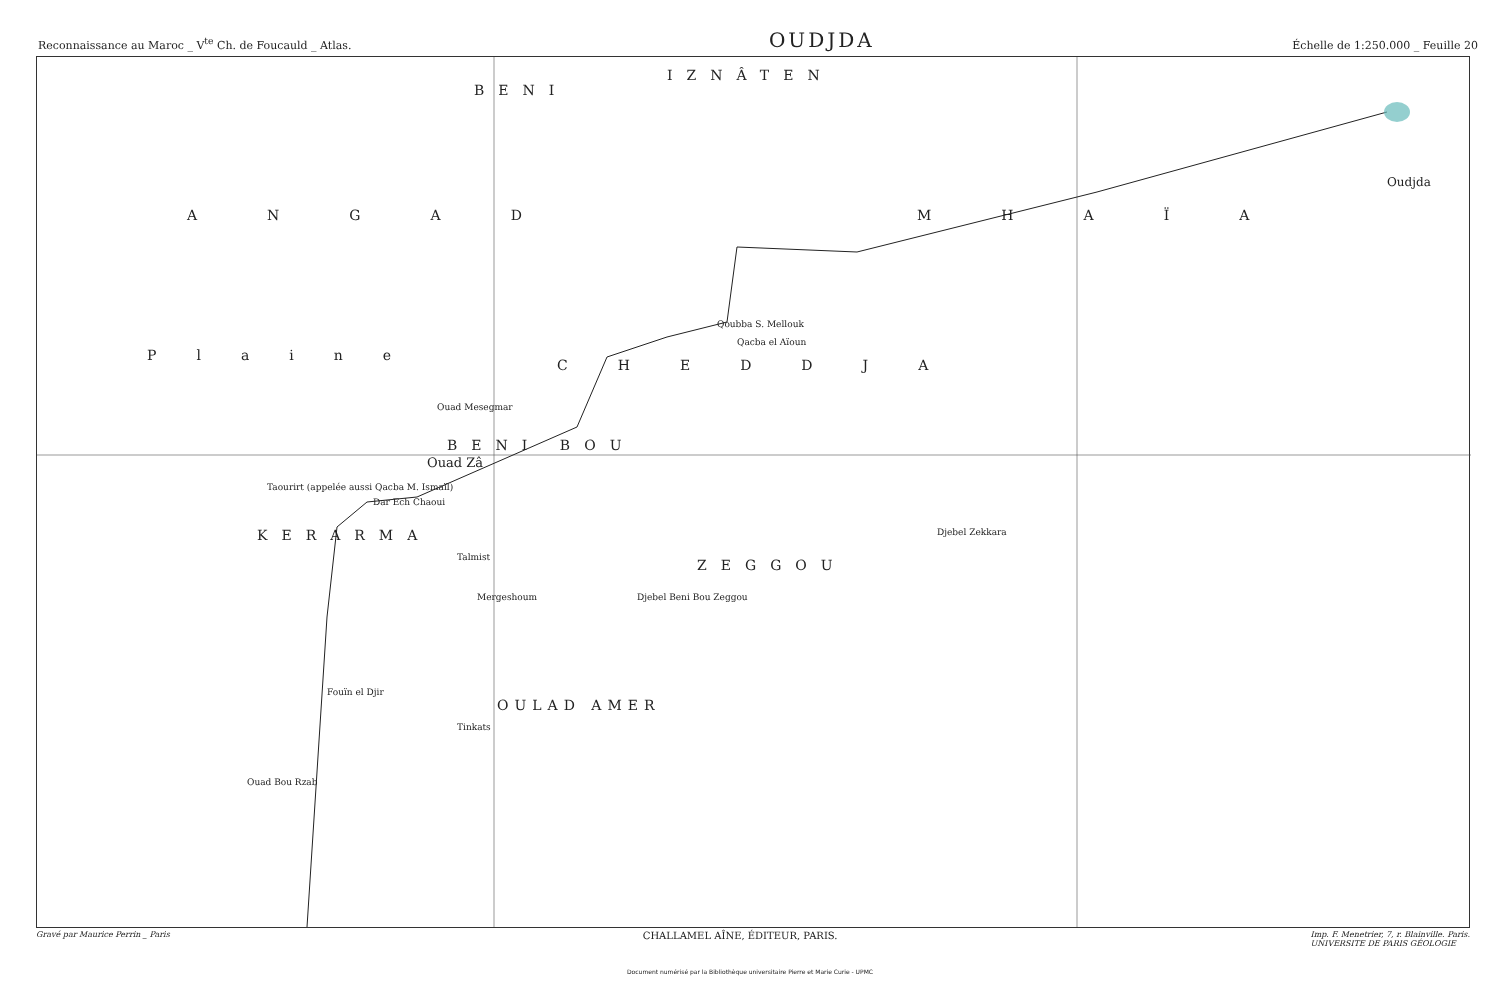Reconnaissance au Maroc _ V<sup>te</sup> Ch. de Foucauld _ Atlas. OUDJDA Échelle de 1:250.000 _ Feuille 20
BENI
IZNÂTEN
ANGAD MHAÏA
Plaine
CHEDDJA
Oudjda
Qacba el Aïoun
Qoubba S. Mellouk
Ouad Mesegmar
Taourirt (appelée aussi Qacba M. Ismaïl)
Dar Ech Chaoui
Ouad Zâ
KERARMA
BENI BOU
ZEGGOU Talmist
Mergeshoum Djebel Beni Bou Zeggou
Djebel Zekkara
OULAD AMER
Fouïn el Djir
Ouad Bou Rzab
Tinkats
Gravé par Maurice Perrin _ Paris CHALLAMEL AÎNE, ÉDITEUR, PARIS. Imp. F. Menetrier, 7, r. Blainville. Paris.
UNIVERSITE DE PARIS GÉOLOGIE
Document numérisé par la Bibliothèque universitaire Pierre et Marie Curie - UPMC